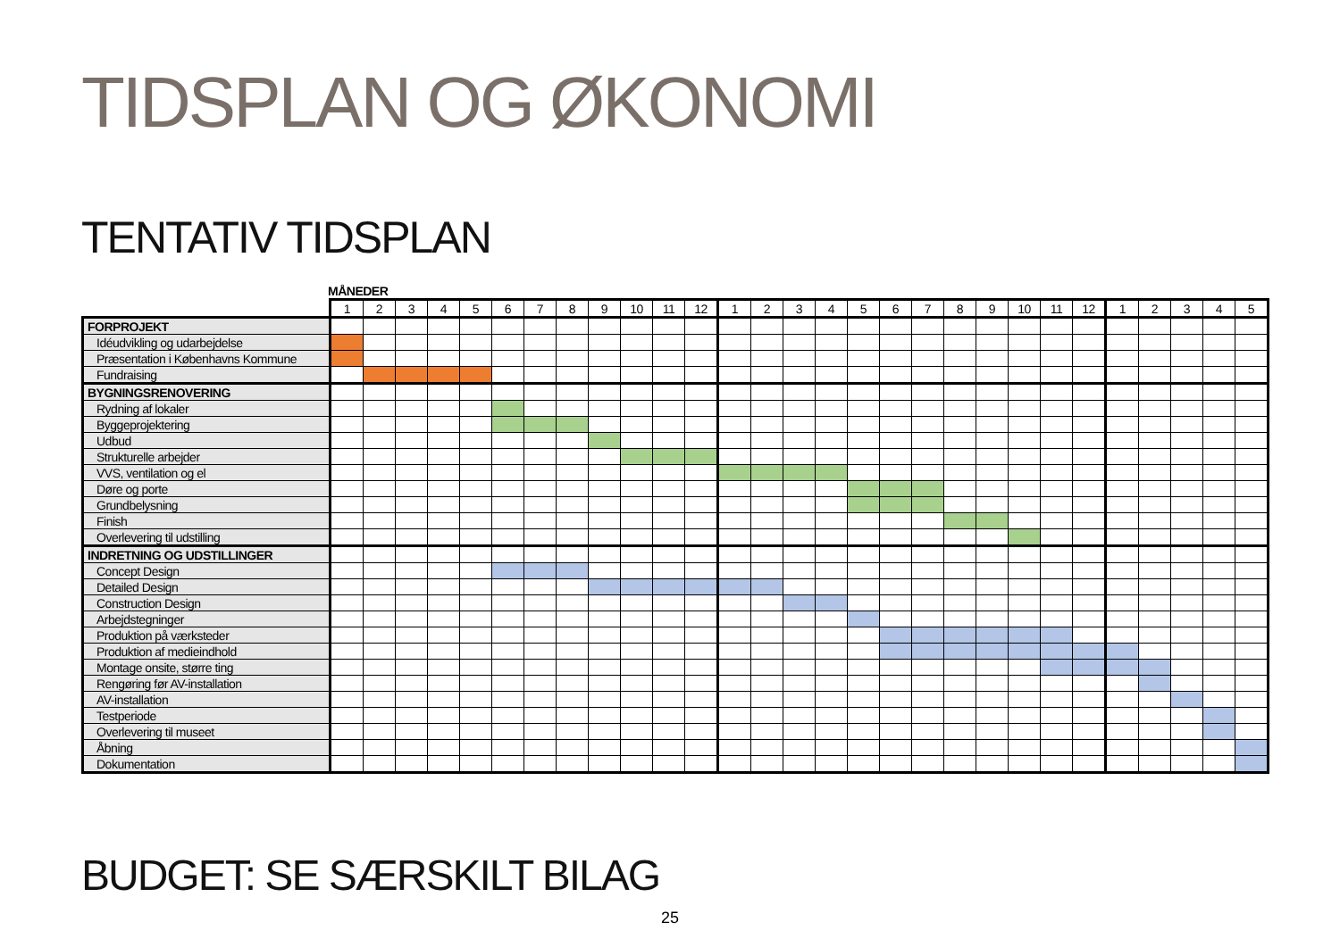TIDSPLAN OG ØKONOMI
TENTATIV TIDSPLAN
MÅNEDER
| | 1 | 2 | 3 | 4 | 5 | 6 | 7 | 8 | 9 | 10 | 11 | 12 | 1 | 2 | 3 | 4 | 5 | 6 | 7 | 8 | 9 | 10 | 11 | 12 | 1 | 2 | 3 | 4 | 5 |
| --- | --- | --- | --- | --- | --- | --- | --- | --- | --- | --- | --- | --- | --- | --- | --- | --- | --- | --- | --- | --- | --- | --- | --- | --- | --- | --- | --- | --- | --- |
| FORPROJEKT | | | | | | | | | | | | | | | | | | | | | | | | | | | | | |
| Idéudvikling og udarbejdelse | | | | | | | | | | | | | | | | | | | | | | | | | | | | | |
| Præsentation i Københavns Kommune | | | | | | | | | | | | | | | | | | | | | | | | | | | | | |
| Fundraising | | | | | | | | | | | | | | | | | | | | | | | | | | | | | |
| BYGNINGSRENOVERING | | | | | | | | | | | | | | | | | | | | | | | | | | | | | |
| Rydning af lokaler | | | | | | | | | | | | | | | | | | | | | | | | | | | | | |
| Byggeprojektering | | | | | | | | | | | | | | | | | | | | | | | | | | | | | |
| Udbud | | | | | | | | | | | | | | | | | | | | | | | | | | | | | |
| Strukturelle arbejder | | | | | | | | | | | | | | | | | | | | | | | | | | | | | |
| VVS, ventilation og el | | | | | | | | | | | | | | | | | | | | | | | | | | | | | |
| Døre og porte | | | | | | | | | | | | | | | | | | | | | | | | | | | | | |
| Grundbelysning | | | | | | | | | | | | | | | | | | | | | | | | | | | | | |
| Finish | | | | | | | | | | | | | | | | | | | | | | | | | | | | | |
| Overlevering til udstilling | | | | | | | | | | | | | | | | | | | | | | | | | | | | | |
| INDRETNING OG UDSTILLINGER | | | | | | | | | | | | | | | | | | | | | | | | | | | | | |
| Concept Design | | | | | | | | | | | | | | | | | | | | | | | | | | | | | |
| Detailed Design | | | | | | | | | | | | | | | | | | | | | | | | | | | | | |
| Construction Design | | | | | | | | | | | | | | | | | | | | | | | | | | | | | |
| Arbejdstegninger | | | | | | | | | | | | | | | | | | | | | | | | | | | | | |
| Produktion på værksteder | | | | | | | | | | | | | | | | | | | | | | | | | | | | | |
| Produktion af medieindhold | | | | | | | | | | | | | | | | | | | | | | | | | | | | | |
| Montage onsite, større ting | | | | | | | | | | | | | | | | | | | | | | | | | | | | | |
| Rengøring før AV-installation | | | | | | | | | | | | | | | | | | | | | | | | | | | | | |
| AV-installation | | | | | | | | | | | | | | | | | | | | | | | | | | | | | |
| Testperiode | | | | | | | | | | | | | | | | | | | | | | | | | | | | | |
| Overlevering til museet | | | | | | | | | | | | | | | | | | | | | | | | | | | | | |
| Åbning | | | | | | | | | | | | | | | | | | | | | | | | | | | | | |
| Dokumentation | | | | | | | | | | | | | | | | | | | | | | | | | | | | | |
BUDGET: SE SÆRSKILT BILAG
25